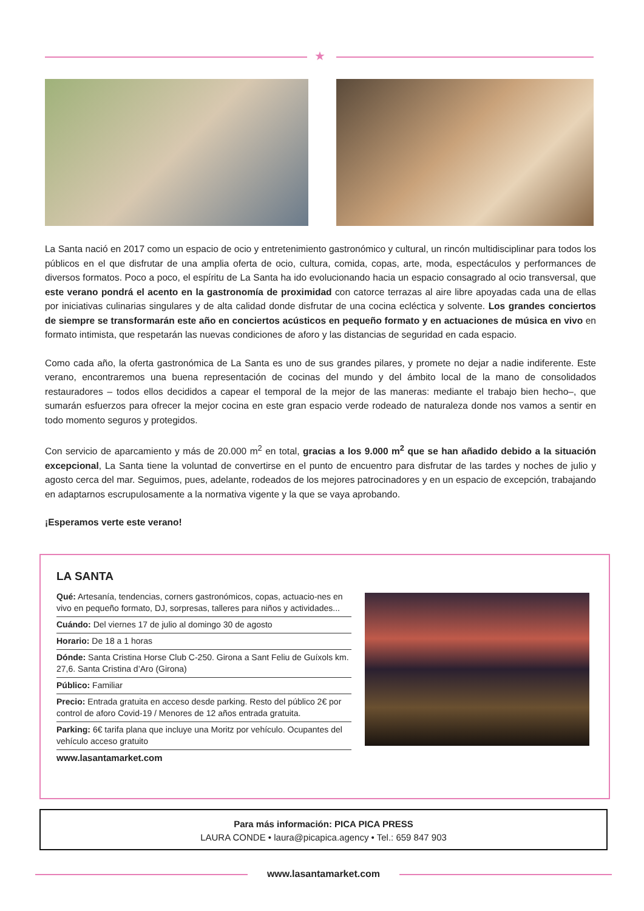★
La Santa nació en 2017 como un espacio de ocio y entretenimiento gastronómico y cultural, un rincón multidisciplinar para todos los públicos en el que disfrutar de una amplia oferta de ocio, cultura, comida, copas, arte, moda, espectáculos y performances de diversos formatos. Poco a poco, el espíritu de La Santa ha ido evolucionando hacia un espacio consagrado al ocio transversal, que este verano pondrá el acento en la gastronomía de proximidad con catorce terrazas al aire libre apoyadas cada una de ellas por iniciativas culinarias singulares y de alta calidad donde disfrutar de una cocina ecléctica y solvente. Los grandes conciertos de siempre se transformarán este año en conciertos acústicos en pequeño formato y en actuaciones de música en vivo en formato intimista, que respetarán las nuevas condiciones de aforo y las distancias de seguridad en cada espacio.
Como cada año, la oferta gastronómica de La Santa es uno de sus grandes pilares, y promete no dejar a nadie indiferente. Este verano, encontraremos una buena representación de cocinas del mundo y del ámbito local de la mano de consolidados restauradores – todos ellos decididos a capear el temporal de la mejor de las maneras: mediante el trabajo bien hecho–, que sumarán esfuerzos para ofrecer la mejor cocina en este gran espacio verde rodeado de naturaleza donde nos vamos a sentir en todo momento seguros y protegidos.
Con servicio de aparcamiento y más de 20.000 m<sup>2</sup> en total, gracias a los 9.000 m<sup>2</sup> que se han añadido debido a la situación excepcional, La Santa tiene la voluntad de convertirse en el punto de encuentro para disfrutar de las tardes y noches de julio y agosto cerca del mar. Seguimos, pues, adelante, rodeados de los mejores patrocinadores y en un espacio de excepción, trabajando en adaptarnos escrupulosamente a la normativa vigente y la que se vaya aprobando.
¡Esperamos verte este verano!
LA SANTA
Qué: Artesanía, tendencias, corners gastronómicos, copas, actuacio-nes en vivo en pequeño formato, DJ, sorpresas, talleres para niños y actividades...
Cuándo: Del viernes 17 de julio al domingo 30 de agosto
Horario: De 18 a 1 horas
Dónde: Santa Cristina Horse Club C-250. Girona a Sant Feliu de Guíxols km. 27,6. Santa Cristina d’Aro (Girona)
Público: Familiar
Precio: Entrada gratuita en acceso desde parking. Resto del público 2€ por control de aforo Covid-19 / Menores de 12 años entrada gratuita.
Parking: 6€ tarifa plana que incluye una Moritz por vehículo. Ocupantes del vehículo acceso gratuito
www.lasantamarket.com
Para más información: PICA PICA PRESS
LAURA CONDE • laura@picapica.agency • Tel.: 659 847 903
www.lasantamarket.com